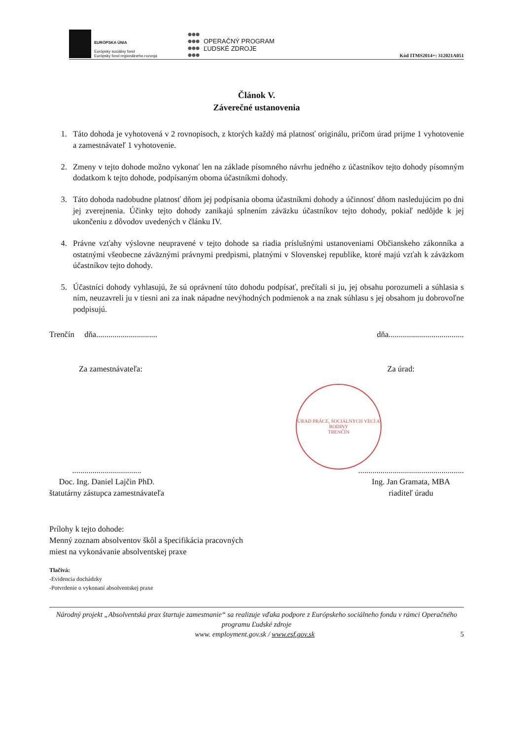EURÓPSKA ÚNIA
Európsky sociálny fond
Európsky fond regionálneho rozvoja
OPERAČNÝ PROGRAM
ĽUDSKÉ ZDROJE
Kód ITMS2014+: 312021A051
Článok V.
Záverečné ustanovenia
1. Táto dohoda je vyhotovená v 2 rovnopisoch, z ktorých každý má platnosť originálu, pričom úrad prijme 1 vyhotovenie a zamestnávateľ 1 vyhotovenie.
2. Zmeny v tejto dohode možno vykonať len na základe písomného návrhu jedného z účastníkov tejto dohody písomným dodatkom k tejto dohode, podpísaným oboma účastníkmi dohody.
3. Táto dohoda nadobudne platnosť dňom jej podpísania oboma účastníkmi dohody a účinnosť dňom nasledujúcim po dni jej zverejnenia. Účinky tejto dohody zanikajú splnením záväzku účastníkov tejto dohody, pokiaľ nedôjde k jej ukončeniu z dôvodov uvedených v článku IV.
4. Právne vzťahy výslovne neupravené v tejto dohode sa riadia príslušnými ustanoveniami Občianskeho zákonníka a ostatnými všeobecne záväznými právnymi predpismi, platnými v Slovenskej republike, ktoré majú vzťah k záväzkom účastníkov tejto dohody.
5. Účastníci dohody vyhlasujú, že sú oprávnení túto dohodu podpísať, prečítali si ju, jej obsahu porozumeli a súhlasia s ním, neuzavreli ju v tiesni ani za inak nápadne nevýhodných podmienok a na znak súhlasu s jej obsahom ju dobrovoľne podpisujú.
Trenčín dňa.............................. dňa.....................................
Za zamestnávateľa: Za úrad:
ÚRAD PRÁCE, SOCIÁLNYCH VECÍ A RODINY
TRENČÍN
..................................
Doc. Ing. Daniel Lajčin PhD.
štatutárny zástupca zamestnávateľa....................................................
Ing. Jan Gramata, MBA
riaditeľ úradu
Prílohy k tejto dohode:
Menný zoznam absolventov škôl a špecifikácia pracovných
miest na vykonávanie absolventskej praxe
Tlačivá:
-Evidencia dochádzky
-Potvrdenie o vykonaní absolventskej praxe
Národný projekt „Absolventská prax štartuje zamestnanie“ sa realizuje vďaka podpore z Európskeho sociálneho fondu v rámci Operačného programu Ľudské zdroje
www. employment.gov.sk / www.esf.gov.sk 5